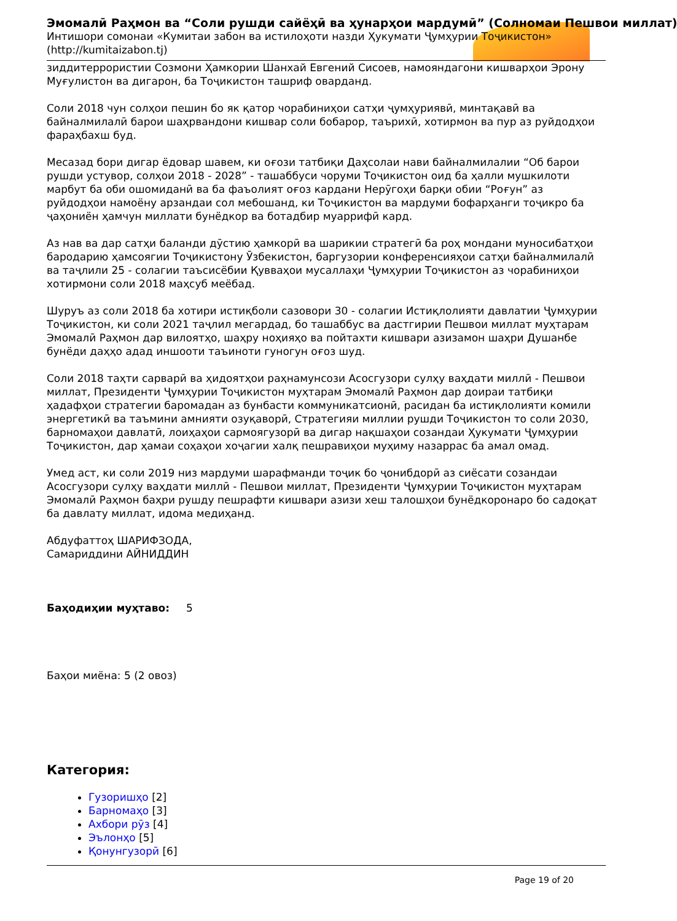Эмомалӣ Раҳмон ва “Соли рушди сайёҳӣ ва ҳунарҳои мардумӣ” (Солномаи Пешвои миллат)
Интишори сомонаи «Кумитаи забон ва истилоҳоти назди Ҳукумати Ҷумҳурии Тоҷикистон»
(http://kumitaizabon.tj)
зиддитеррористии Созмони Ҳамкории Шанхай Евгений Сисоев, намояндагони кишварҳои Эрону Муғулистон ва дигарон, ба Тоҷикистон ташриф оварданд.
Соли 2018 чун солҳои пешин бо як қатор чорабиниҳои сатҳи ҷумҳуриявӣ, минтақавӣ ва байналмилалӣ барои шаҳрвандони кишвар соли бобарор, таърихӣ, хотирмон ва пур аз руйдодҳои фараҳбахш буд.
Месазад бори дигар ёдовар шавем, ки оғози татбиқи Даҳсолаи нави байналмилалии “Об барои рушди устувор, солҳои 2018 - 2028” - ташаббуси чоруми Тоҷикистон оид ба ҳалли мушкилоти марбут ба оби ошомиданӣ ва ба фаъолият оғоз кардани Нерӯгоҳи барқи обии “Роғун” аз руйдодҳои намоёну арзандаи сол мебошанд, ки Тоҷикистон ва мардуми бофарҳанги тоҷикро ба ҷаҳониён ҳамчун миллати бунёдкор ва ботадбир муаррифӣ кард.
Аз нав ва дар сатҳи баланди дӯстию ҳамкорӣ ва шарикии стратегӣ ба роҳ мондани муносибатҳои бародарию ҳамсоягии Тоҷикистону Ӯзбекистон, баргузории конференсияҳои сатҳи байналмилалӣ ва таҷлили 25 - солагии таъсисёбии Қувваҳои мусаллаҳи Ҷумҳурии Тоҷикистон аз чорабиниҳои хотирмони соли 2018 маҳсуб меёбад.
Шуруъ аз соли 2018 ба хотири истиқболи сазовори 30 - солагии Истиқлолияти давлатии Ҷумҳурии Тоҷикистон, ки соли 2021 таҷлил мегардад, бо ташаббус ва дастгирии Пешвои миллат муҳтарам Эмомалӣ Раҳмон дар вилоятҳо, шаҳру ноҳияҳо ва пойтахти кишвари азизамон шаҳри Душанбе бунёди даҳҳо адад иншооти таъиноти гуногун оғоз шуд.
Соли 2018 таҳти сарварӣ ва ҳидоятҳои раҳнамунсози Асосгузори сулҳу ваҳдати миллӣ - Пешвои миллат, Президенти Ҷумҳурии Тоҷикистон муҳтарам Эмомалӣ Раҳмон дар доираи татбиқи ҳадафҳои стратегии баромадан аз бунбасти коммуникатсионӣ, расидан ба истиқлолияти комили энергетикӣ ва таъмини амнияти озуқаворӣ, Стратегияи миллии рушди Тоҷикистон то соли 2030, барномаҳои давлатӣ, лоиҳаҳои сармоягузорӣ ва дигар нақшаҳои созандаи Ҳукумати Ҷумҳурии Тоҷикистон, дар ҳамаи соҳаҳои хоҷагии халқ пешравиҳои муҳиму назаррас ба амал омад.
Умед аст, ки соли 2019 низ мардуми шарафманди тоҷик бо ҷонибдорӣ аз сиёсати созандаи Асосгузори сулҳу ваҳдати миллӣ - Пешвои миллат, Президенти Ҷумҳурии Тоҷикистон муҳтарам Эмомалӣ Раҳмон баҳри рушду пешрафти кишвари азизи хеш талошҳои бунёдкоронаро бо садоқат ба давлату миллат, идома медиҳанд.
Абдуфаттоҳ ШАРИФЗОДА,
Самариддини АЙНИДДИН
Баҳодиҳии муҳтаво: 5
Баҳои миёна: 5 (2 овоз)
Категория:
Гузоришҳо [2]
Барномаҳо [3]
Ахбори рӯз [4]
Эълонҳо [5]
Қонунгузорӣ [6]
Page 19 of 20